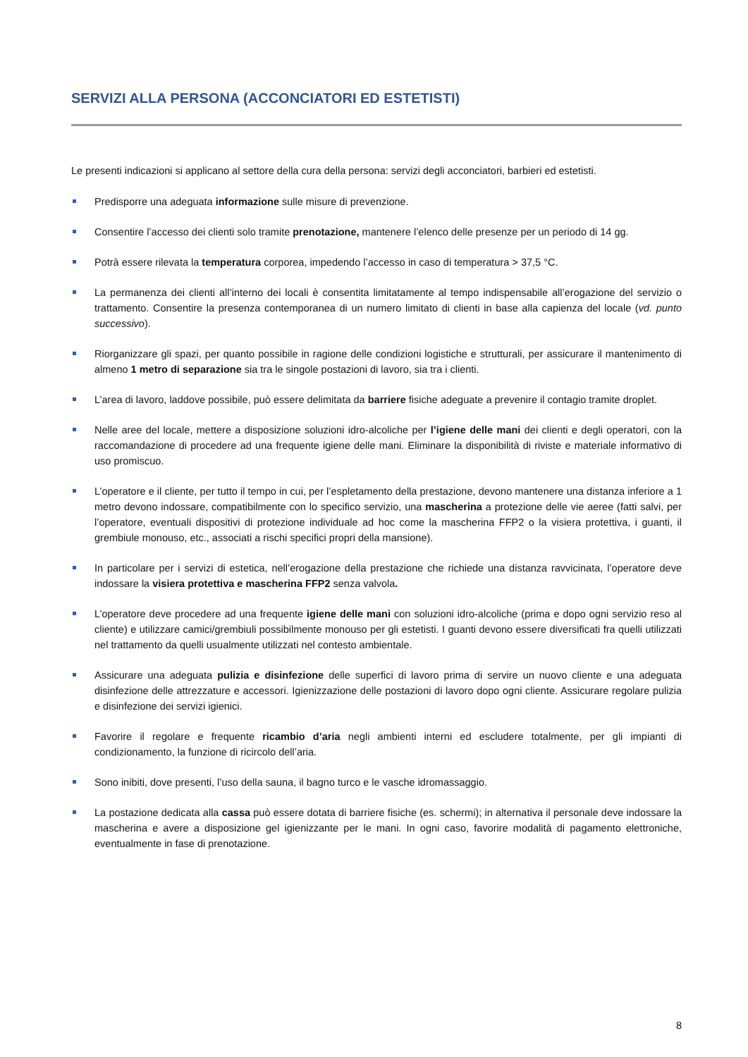SERVIZI ALLA PERSONA (ACCONCIATORI ED ESTETISTI)
Le presenti indicazioni si applicano al settore della cura della persona: servizi degli acconciatori, barbieri ed estetisti.
Predisporre una adeguata informazione sulle misure di prevenzione.
Consentire l’accesso dei clienti solo tramite prenotazione, mantenere l’elenco delle presenze per un periodo di 14 gg.
Potrà essere rilevata la temperatura corporea, impedendo l’accesso in caso di temperatura > 37,5 °C.
La permanenza dei clienti all’interno dei locali è consentita limitatamente al tempo indispensabile all’erogazione del servizio o trattamento. Consentire la presenza contemporanea di un numero limitato di clienti in base alla capienza del locale (vd. punto successivo).
Riorganizzare gli spazi, per quanto possibile in ragione delle condizioni logistiche e strutturali, per assicurare il mantenimento di almeno 1 metro di separazione sia tra le singole postazioni di lavoro, sia tra i clienti.
L’area di lavoro, laddove possibile, può essere delimitata da barriere fisiche adeguate a prevenire il contagio tramite droplet.
Nelle aree del locale, mettere a disposizione soluzioni idro-alcoliche per l’igiene delle mani dei clienti e degli operatori, con la raccomandazione di procedere ad una frequente igiene delle mani. Eliminare la disponibilità di riviste e materiale informativo di uso promiscuo.
L’operatore e il cliente, per tutto il tempo in cui, per l’espletamento della prestazione, devono mantenere una distanza inferiore a 1 metro devono indossare, compatibilmente con lo specifico servizio, una mascherina a protezione delle vie aeree (fatti salvi, per l’operatore, eventuali dispositivi di protezione individuale ad hoc come la mascherina FFP2 o la visiera protettiva, i guanti, il grembiule monouso, etc., associati a rischi specifici propri della mansione).
In particolare per i servizi di estetica, nell’erogazione della prestazione che richiede una distanza ravvicinata, l’operatore deve indossare la visiera protettiva e mascherina FFP2 senza valvola.
L’operatore deve procedere ad una frequente igiene delle mani con soluzioni idro-alcoliche (prima e dopo ogni servizio reso al cliente) e utilizzare camici/grembiuli possibilmente monouso per gli estetisti. I guanti devono essere diversificati fra quelli utilizzati nel trattamento da quelli usualmente utilizzati nel contesto ambientale.
Assicurare una adeguata pulizia e disinfezione delle superfici di lavoro prima di servire un nuovo cliente e una adeguata disinfezione delle attrezzature e accessori. Igienizzazione delle postazioni di lavoro dopo ogni cliente. Assicurare regolare pulizia e disinfezione dei servizi igienici.
Favorire il regolare e frequente ricambio d’aria negli ambienti interni ed escludere totalmente, per gli impianti di condizionamento, la funzione di ricircolo dell’aria.
Sono inibiti, dove presenti, l’uso della sauna, il bagno turco e le vasche idromassaggio.
La postazione dedicata alla cassa può essere dotata di barriere fisiche (es. schermi); in alternativa il personale deve indossare la mascherina e avere a disposizione gel igienizzante per le mani. In ogni caso, favorire modalità di pagamento elettroniche, eventualmente in fase di prenotazione.
8